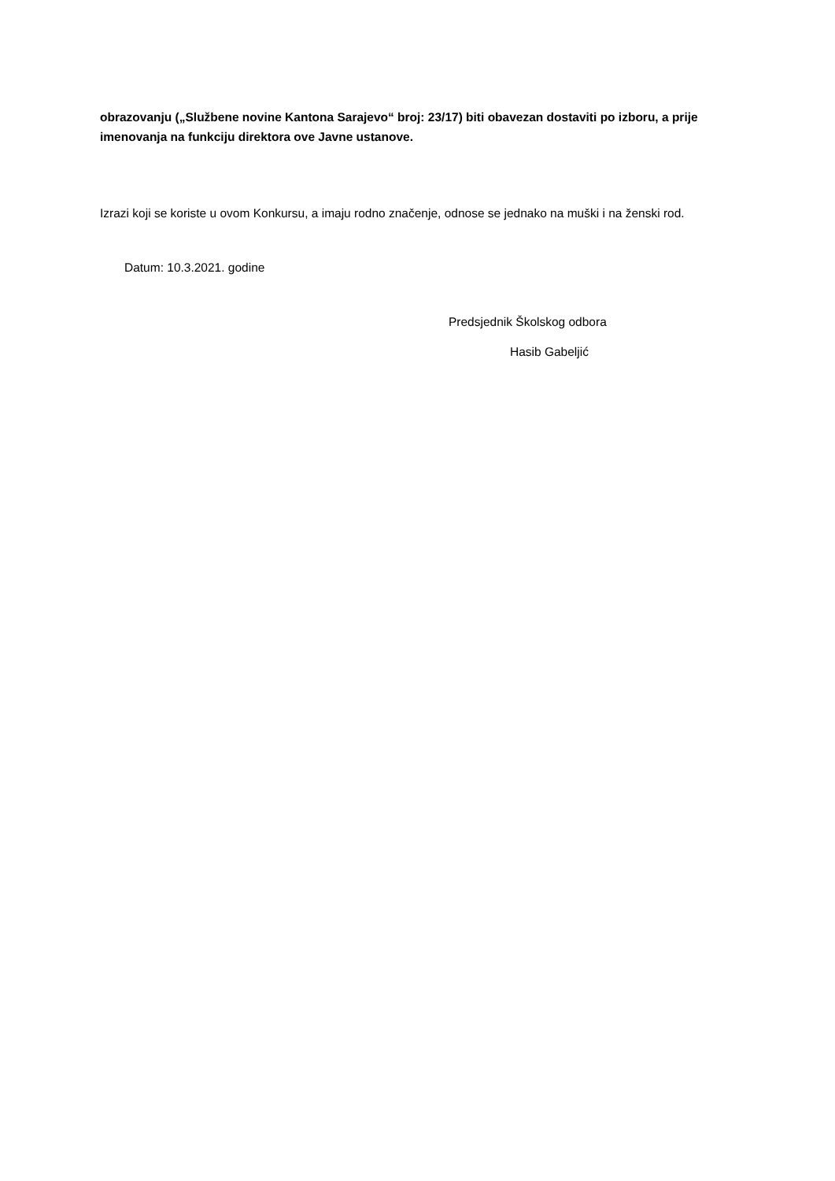obrazovanju („Službene novine Kantona Sarajevo“ broj: 23/17) biti obavezan dostaviti po izboru, a prije imenovanja na funkciju direktora ove Javne ustanove.
Izrazi koji se koriste u ovom Konkursu, a imaju rodno značenje, odnose se jednako na muški i na ženski rod.
Datum: 10.3.2021. godine
Predsjednik Školskog odbora
Hasib Gabeljić